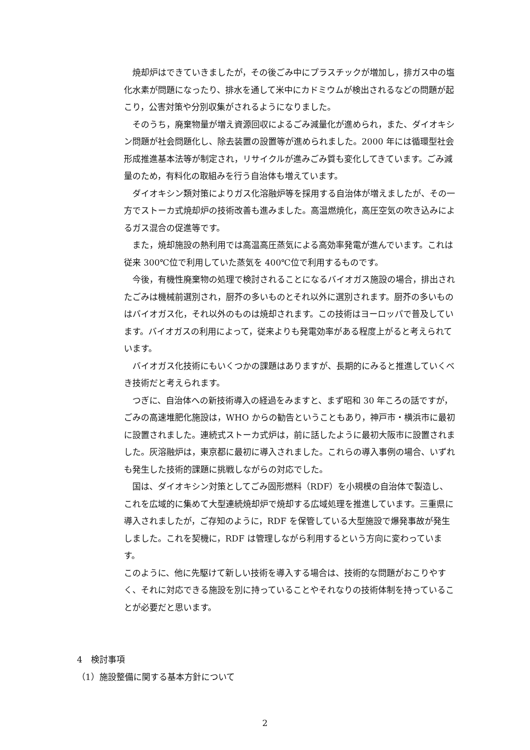焼却炉はできていきましたが，その後ごみ中にプラスチックが増加し，排ガス中の塩化水素が問題になったり、排水を通して米中にカドミウムが検出されるなどの問題が起こり，公害対策や分別収集がされるようになりました。
　そのうち，廃棄物量が増え資源回収によるごみ減量化が進められ，また、ダイオキシン問題が社会問題化し、除去装置の設置等が進められました。2000 年には循環型社会形成推進基本法等が制定され，リサイクルが進みごみ質も変化してきています。ごみ減量のため，有料化の取組みを行う自治体も増えています。
　ダイオキシン類対策によりガス化溶融炉等を採用する自治体が増えましたが、その一方でストーカ式焼却炉の技術改善も進みました。高温燃焼化，高圧空気の吹き込みによるガス混合の促進等です。
　また，焼却施設の熱利用では高温高圧蒸気による高効率発電が進んでいます。これは従来 300℃位で利用していた蒸気を 400℃位で利用するものです。
　今後，有機性廃棄物の処理で検討されることになるバイオガス施設の場合，排出されたごみは機械前選別され，厨芥の多いものとそれ以外に選別されます。厨芥の多いものはバイオガス化，それ以外のものは焼却されます。この技術はヨーロッパで普及しています。バイオガスの利用によって，従来よりも発電効率がある程度上がると考えられています。
　バイオガス化技術にもいくつかの課題はありますが、長期的にみると推進していくべき技術だと考えられます。
　つぎに、自治体への新技術導入の経過をみますと、まず昭和 30 年ころの話ですが，ごみの高速堆肥化施設は，WHO からの勧告ということもあり，神戸市・横浜市に最初に設置されました。連続式ストーカ式炉は，前に話したように最初大阪市に設置されました。灰溶融炉は，東京都に最初に導入されました。これらの導入事例の場合、いずれも発生した技術的課題に挑戦しながらの対応でした。
　国は、ダイオキシン対策としてごみ固形燃料（RDF）を小規模の自治体で製造し、これを広域的に集めて大型連続焼却炉で焼却する広域処理を推進しています。三重県に導入されましたが，ご存知のように，RDF を保管している大型施設で爆発事故が発生しました。これを契機に，RDF は管理しながら利用するという方向に変わっています。
このように、他に先駆けて新しい技術を導入する場合は、技術的な問題がおこりやすく、それに対応できる施設を別に持っていることやそれなりの技術体制を持っていることが必要だと思います。
4　検討事項
（1）施設整備に関する基本方針について
2